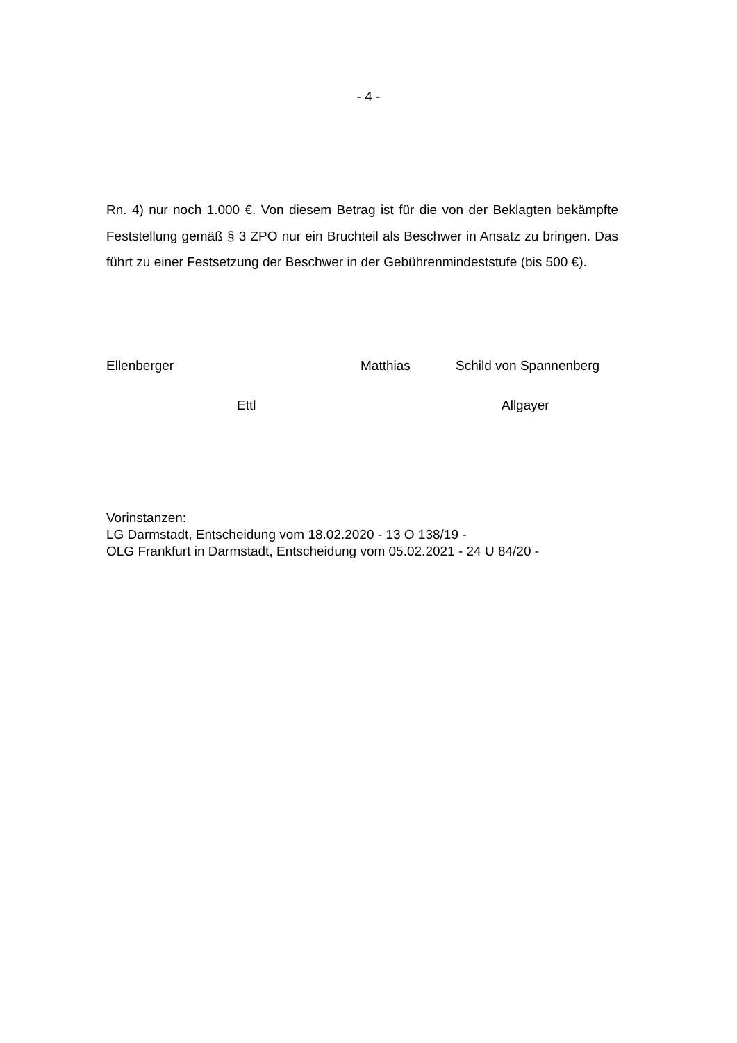- 4 -
Rn. 4) nur noch 1.000 €. Von diesem Betrag ist für die von der Beklagten be­kämpfte Feststellung gemäß § 3 ZPO nur ein Bruchteil als Beschwer in Ansatz zu bringen. Das führt zu einer Festsetzung der Beschwer in der Gebührenmin­deststufe (bis 500 €).
Ellenberger Matthias Schild von Spannenberg
Ettl Allgayer
Vorinstanzen:
LG Darmstadt, Entscheidung vom 18.02.2020 - 13 O 138/19 -
OLG Frankfurt in Darmstadt, Entscheidung vom 05.02.2021 - 24 U 84/20 -